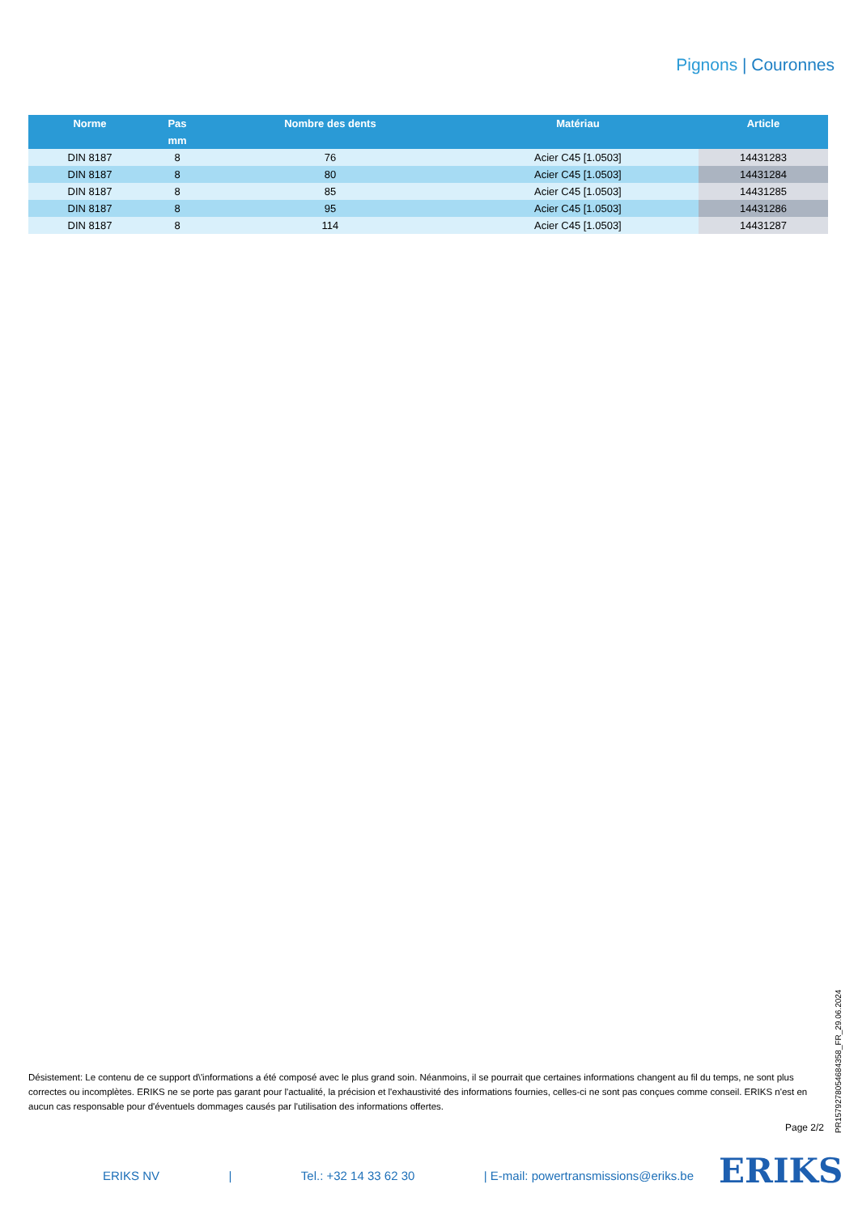Pignons | Couronnes
| Norme | Pas | Nombre des dents | Matériau | Article |
| --- | --- | --- | --- | --- |
| | mm | | | |
| DIN 8187 | 8 | 76 | Acier C45 [1.0503] | 14431283 |
| DIN 8187 | 8 | 80 | Acier C45 [1.0503] | 14431284 |
| DIN 8187 | 8 | 85 | Acier C45 [1.0503] | 14431285 |
| DIN 8187 | 8 | 95 | Acier C45 [1.0503] | 14431286 |
| DIN 8187 | 8 | 114 | Acier C45 [1.0503] | 14431287 |
Désistement: Le contenu de ce support d\'informations a été composé avec le plus grand soin. Néanmoins, il se pourrait que certaines informations changent au fil du temps, ne sont plus correctes ou incomplètes. ERIKS ne se porte pas garant pour l'actualité, la précision et l'exhaustivité des informations fournies, celles-ci ne sont pas conçues comme conseil. ERIKS n'est en aucun cas responsable pour d'éventuels dommages causés par l'utilisation des informations offertes.
Page 2/2
PR1579278054684358_FR_29.06.2024
ERIKS NV | Tel.: +32 14 33 62 30 | E-mail: powertransmissions@eriks.be ERIKS